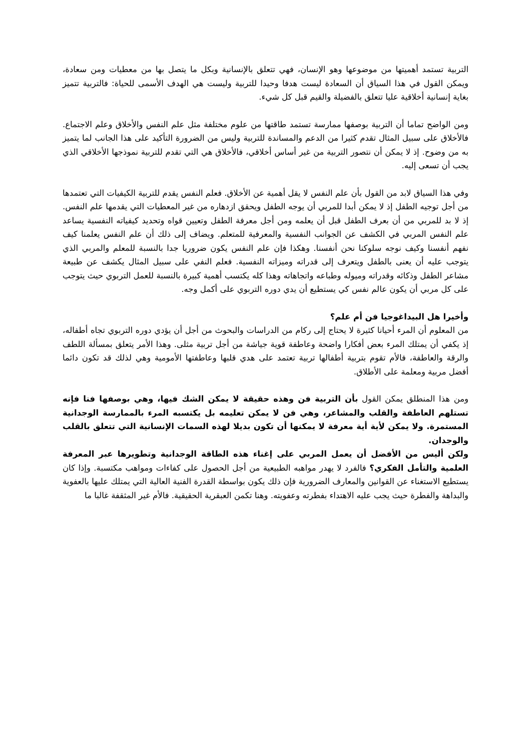التربية تستمد أهميتها من موضوعها وهو الإنسان، فهي تتعلق بالإنسانية وبكل ما يتصل بها من معطيات ومن سعادة، ويمكن القول في هذا السياق أن السعادة ليست هدفا وحيدا للتربية وليست هي الهدف الأسمى للحياة: فالتربية تتميز بغاية إنسانية أخلاقية عليا تتعلق بالفضيلة والقيم قبل كل شيء.
ومن الواضح تماما أن التربية بوصفها ممارسة تستمد طاقتها من علوم مختلفة مثل علم النفس والأخلاق وعلم الاجتماع. فالأخلاق على سبيل المثال تقدم كثيرا من الدعم والمساندة للتربية وليس من الضرورة التأكيد على هذا الجانب لما يتميز به من وضوح. إذ لا يمكن أن نتصور التربية من غير أساس أخلاقي، فالأخلاق هي التي تقدم للتربية نموذجها الأخلاقي الذي يجب أن تسعى إليه.
وفي هذا السياق لابد من القول بأن علم النفس لا يقل أهمية عن الأخلاق. فعلم النفس يقدم للتربية الكيفيات التي تعتمدها من أجل توجيه الطفل إذ لا يمكن أبدا للمربي أن يوجه الطفل ويحقق ازدهاره من غير المعطيات التي يقدمها علم النفس. إذ لا بد للمربي من أن بعرف الطفل قبل أن يعلمه ومن أجل معرفة الطفل وتعيين قواه وتحديد كيفياته النفسية يساعد علم النفس المربي في الكشف عن الجوانب النفسية والمعرفية للمتعلم. ويضاف إلى ذلك أن علم النفس يعلمنا كيف نفهم أنفسنا وكيف نوجه سلوكنا نحن أنفسنا. وهكذا فإن علم النفس يكون ضروريا جدا بالنسبة للمعلم والمربي الذي يتوجب عليه أن يعنى بالطفل ويتعرف إلى قدراته وميزاته النفسية. فعلم النفي على سبيل المثال يكشف عن طبيعة مشاعر الطفل وذكائه وقدراته وميوله وطباعه واتجاهاته وهذا كله يكتسب أهمية كبيرة بالنسبة للعمل التربوي حيث يتوجب على كل مربي أن يكون عالم نفس كي يستطيع أن يدي دوره التربوي على أكمل وجه.
وأخيرا هل البيداغوجيا فن أم علم؟
من المعلوم أن المرء أحيانا كثيرة لا يحتاج إلى ركام من الدراسات والبحوث من أجل أن يؤدي دوره التربوي تجاه أطفاله، إذ يكفي أن يمتلك المرء بعض أفكارا واضحة وعاطفة قوية جياشة من أجل تربية مثلى. وهذا الأمر يتعلق بمسألة اللطف والرقة والعاطفة، فالأم تقوم بتربية أطفالها تربية تعتمد على هدي قلبها وعاطفتها الأمومية وهي لذلك قد تكون دائما أفضل مربية ومعلمة على الأطلاق.
ومن هذا المنطلق يمكن القول بأن التربية فن وهذه حقيقة لا يمكن الشك فيها، وهي بوصفها فنا فإنه تستلهم العاطفة والقلب والمشاعر، وهي فن لا يمكن تعليمه بل يكتسبه المرء بالممارسة الوجدانية المستمرة. ولا يمكن لأية أية معرفة لا يمكنها أن تكون بديلا لهذه السمات الإنسانية التي تتعلق بالقلب والوجدان.
ولكن أليس من الأفضل أن يعمل المربي على إغناء هذه الطاقة الوجدانية وتطويرها عبر المعرفة العلمية والتأمل الفكري؟ فالفرد لا يهدر مواهبه الطبيعية من أجل الحصول على كفاءات ومواهب مكتسبة. وإذا كان يستطيع الاستغناء عن القوانين والمعارف الضرورية فإن ذلك يكون بواسطة القدرة الفنية العالية التي يمتلك عليها بالعفوية والبداهة والفطرة حيث يجب عليه الاهتداء بفطرته وعفويته. وهنا تكمن العبقرية الحقيقية. فالأم غير المثقفة غالبا ما